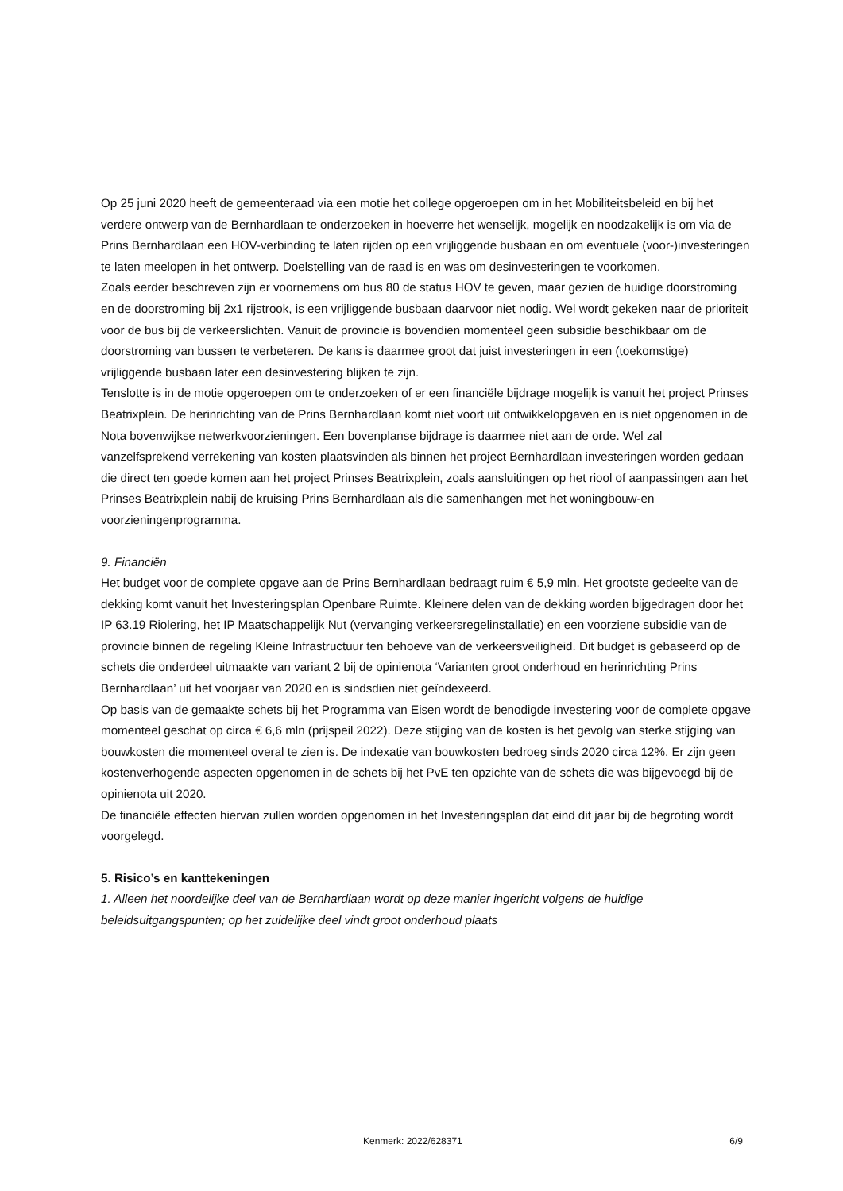Op 25 juni 2020 heeft de gemeenteraad via een motie het college opgeroepen om in het Mobiliteitsbeleid en bij het verdere ontwerp van de Bernhardlaan te onderzoeken in hoeverre het wenselijk, mogelijk en noodzakelijk is om via de Prins Bernhardlaan een HOV-verbinding te laten rijden op een vrijliggende busbaan en om eventuele (voor-)investeringen te laten meelopen in het ontwerp. Doelstelling van de raad is en was om desinvesteringen te voorkomen.
Zoals eerder beschreven zijn er voornemens om bus 80 de status HOV te geven, maar gezien de huidige doorstroming en de doorstroming bij 2x1 rijstrook, is een vrijliggende busbaan daarvoor niet nodig. Wel wordt gekeken naar de prioriteit voor de bus bij de verkeerslichten. Vanuit de provincie is bovendien momenteel geen subsidie beschikbaar om de doorstroming van bussen te verbeteren. De kans is daarmee groot dat juist investeringen in een (toekomstige) vrijliggende busbaan later een desinvestering blijken te zijn.
Tenslotte is in de motie opgeroepen om te onderzoeken of er een financiële bijdrage mogelijk is vanuit het project Prinses Beatrixplein. De herinrichting van de Prins Bernhardlaan komt niet voort uit ontwikkelopgaven en is niet opgenomen in de Nota bovenwijkse netwerkvoorzieningen. Een bovenplanse bijdrage is daarmee niet aan de orde. Wel zal vanzelfsprekend verrekening van kosten plaatsvinden als binnen het project Bernhardlaan investeringen worden gedaan die direct ten goede komen aan het project Prinses Beatrixplein, zoals aansluitingen op het riool of aanpassingen aan het Prinses Beatrixplein nabij de kruising Prins Bernhardlaan als die samenhangen met het woningbouw-en voorzieningenprogramma.
9. Financiën
Het budget voor de complete opgave aan de Prins Bernhardlaan bedraagt ruim € 5,9 mln. Het grootste gedeelte van de dekking komt vanuit het Investeringsplan Openbare Ruimte. Kleinere delen van de dekking worden bijgedragen door het IP 63.19 Riolering, het IP Maatschappelijk Nut (vervanging verkeersregelinstallatie) en een voorziene subsidie van de provincie binnen de regeling Kleine Infrastructuur ten behoeve van de verkeersveiligheid. Dit budget is gebaseerd op de schets die onderdeel uitmaakte van variant 2 bij de opinienota ‘Varianten groot onderhoud en herinrichting Prins Bernhardlaan’ uit het voorjaar van 2020 en is sindsdien niet geïndexeerd.
Op basis van de gemaakte schets bij het Programma van Eisen wordt de benodigde investering voor de complete opgave momenteel geschat op circa € 6,6 mln (prijspeil 2022). Deze stijging van de kosten is het gevolg van sterke stijging van bouwkosten die momenteel overal te zien is. De indexatie van bouwkosten bedroeg sinds 2020 circa 12%. Er zijn geen kostenverhogende aspecten opgenomen in de schets bij het PvE ten opzichte van de schets die was bijgevoegd bij de opinienota uit 2020.
De financiële effecten hiervan zullen worden opgenomen in het Investeringsplan dat eind dit jaar bij de begroting wordt voorgelegd.
5. Risico’s en kanttekeningen
1. Alleen het noordelijke deel van de Bernhardlaan wordt op deze manier ingericht volgens de huidige beleidsuitgangspunten; op het zuidelijke deel vindt groot onderhoud plaats
Kenmerk: 2022/628371 6/9